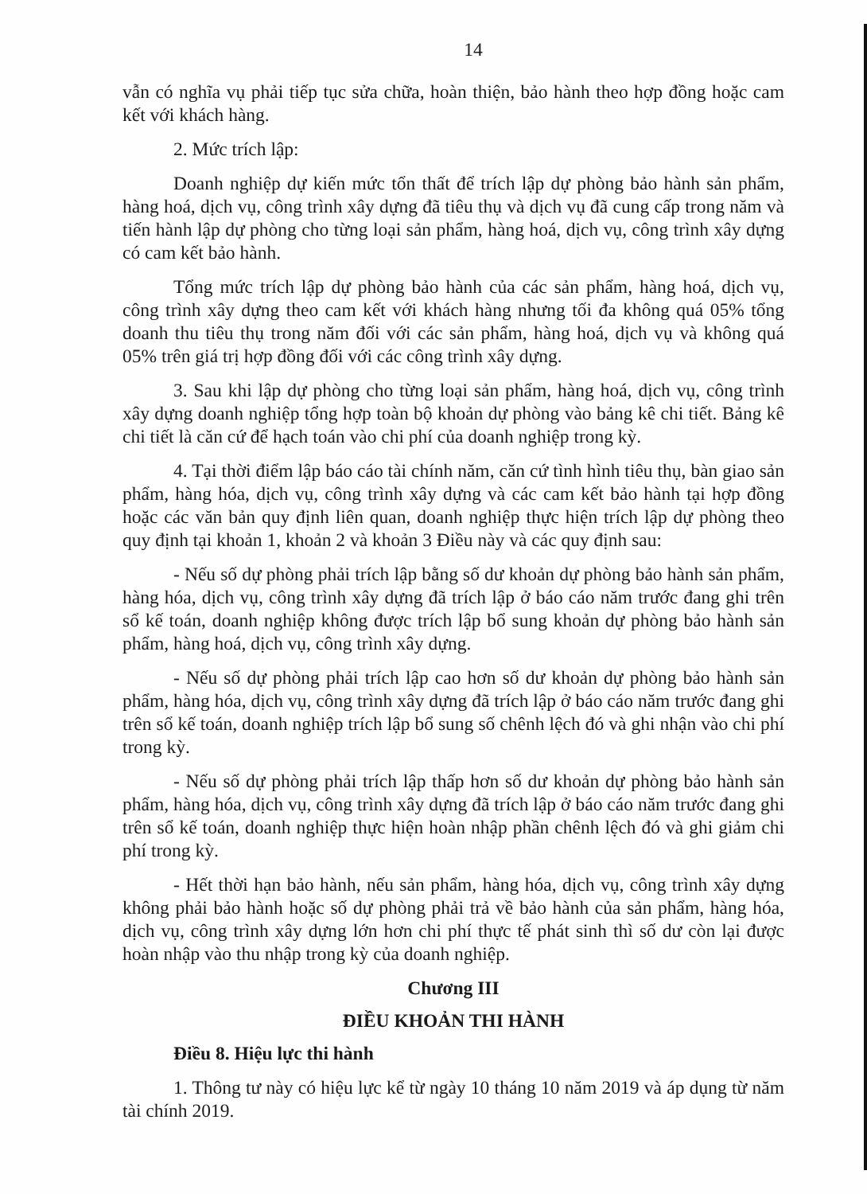14
vẫn có nghĩa vụ phải tiếp tục sửa chữa, hoàn thiện, bảo hành theo hợp đồng hoặc cam kết với khách hàng.
2. Mức trích lập:
Doanh nghiệp dự kiến mức tổn thất để trích lập dự phòng bảo hành sản phẩm, hàng hoá, dịch vụ, công trình xây dựng đã tiêu thụ và dịch vụ đã cung cấp trong năm và tiến hành lập dự phòng cho từng loại sản phẩm, hàng hoá, dịch vụ, công trình xây dựng có cam kết bảo hành.
Tổng mức trích lập dự phòng bảo hành của các sản phẩm, hàng hoá, dịch vụ, công trình xây dựng theo cam kết với khách hàng nhưng tối đa không quá 05% tổng doanh thu tiêu thụ trong năm đối với các sản phẩm, hàng hoá, dịch vụ và không quá 05% trên giá trị hợp đồng đối với các công trình xây dựng.
3. Sau khi lập dự phòng cho từng loại sản phẩm, hàng hoá, dịch vụ, công trình xây dựng doanh nghiệp tổng hợp toàn bộ khoản dự phòng vào bảng kê chi tiết. Bảng kê chi tiết là căn cứ để hạch toán vào chi phí của doanh nghiệp trong kỳ.
4. Tại thời điểm lập báo cáo tài chính năm, căn cứ tình hình tiêu thụ, bàn giao sản phẩm, hàng hóa, dịch vụ, công trình xây dựng và các cam kết bảo hành tại hợp đồng hoặc các văn bản quy định liên quan, doanh nghiệp thực hiện trích lập dự phòng theo quy định tại khoản 1, khoản 2 và khoản 3 Điều này và các quy định sau:
- Nếu số dự phòng phải trích lập bằng số dư khoản dự phòng bảo hành sản phẩm, hàng hóa, dịch vụ, công trình xây dựng đã trích lập ở báo cáo năm trước đang ghi trên sổ kế toán, doanh nghiệp không được trích lập bổ sung khoản dự phòng bảo hành sản phẩm, hàng hoá, dịch vụ, công trình xây dựng.
- Nếu số dự phòng phải trích lập cao hơn số dư khoản dự phòng bảo hành sản phẩm, hàng hóa, dịch vụ, công trình xây dựng đã trích lập ở báo cáo năm trước đang ghi trên sổ kế toán, doanh nghiệp trích lập bổ sung số chênh lệch đó và ghi nhận vào chi phí trong kỳ.
- Nếu số dự phòng phải trích lập thấp hơn số dư khoản dự phòng bảo hành sản phẩm, hàng hóa, dịch vụ, công trình xây dựng đã trích lập ở báo cáo năm trước đang ghi trên sổ kế toán, doanh nghiệp thực hiện hoàn nhập phần chênh lệch đó và ghi giảm chi phí trong kỳ.
- Hết thời hạn bảo hành, nếu sản phẩm, hàng hóa, dịch vụ, công trình xây dựng không phải bảo hành hoặc số dự phòng phải trả về bảo hành của sản phẩm, hàng hóa, dịch vụ, công trình xây dựng lớn hơn chi phí thực tế phát sinh thì số dư còn lại được hoàn nhập vào thu nhập trong kỳ của doanh nghiệp.
Chương III
ĐIỀU KHOẢN THI HÀNH
Điều 8. Hiệu lực thi hành
1. Thông tư này có hiệu lực kể từ ngày 10 tháng 10 năm 2019 và áp dụng từ năm tài chính 2019.